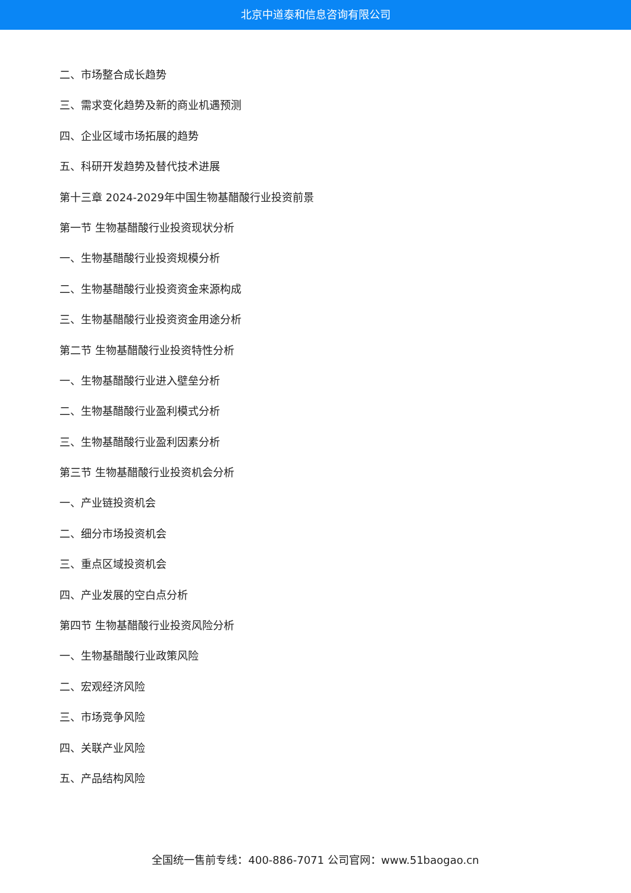北京中道泰和信息咨询有限公司
二、市场整合成长趋势
三、需求变化趋势及新的商业机遇预测
四、企业区域市场拓展的趋势
五、科研开发趋势及替代技术进展
第十三章 2024-2029年中国生物基醋酸行业投资前景
第一节 生物基醋酸行业投资现状分析
一、生物基醋酸行业投资规模分析
二、生物基醋酸行业投资资金来源构成
三、生物基醋酸行业投资资金用途分析
第二节 生物基醋酸行业投资特性分析
一、生物基醋酸行业进入壁垒分析
二、生物基醋酸行业盈利模式分析
三、生物基醋酸行业盈利因素分析
第三节 生物基醋酸行业投资机会分析
一、产业链投资机会
二、细分市场投资机会
三、重点区域投资机会
四、产业发展的空白点分析
第四节 生物基醋酸行业投资风险分析
一、生物基醋酸行业政策风险
二、宏观经济风险
三、市场竞争风险
四、关联产业风险
五、产品结构风险
全国统一售前专线：400-886-7071 公司官网：www.51baogao.cn